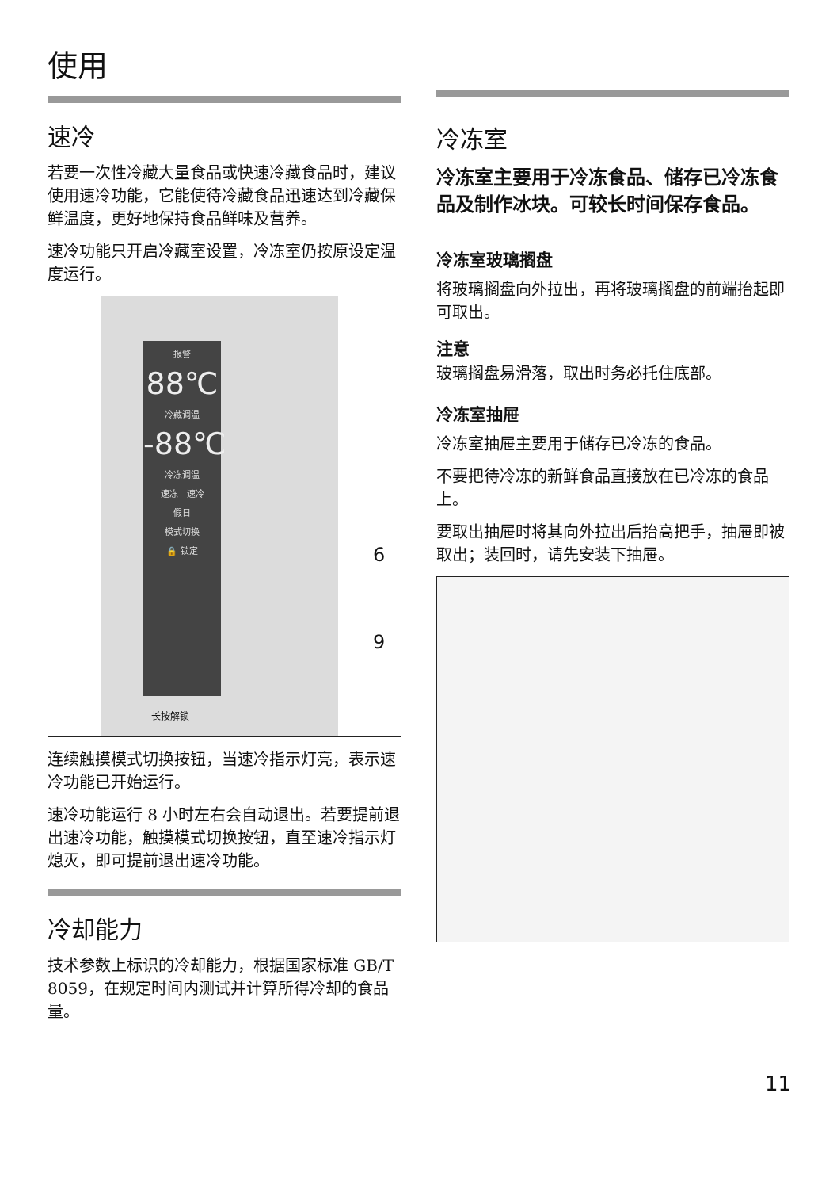使用
速冷
若要一次性冷藏大量食品或快速冷藏食品时，建议使用速冷功能，它能使待冷藏食品迅速达到冷藏保鲜温度，更好地保持食品鲜味及营养。
速冷功能只开启冷藏室设置，冷冻室仍按原设定温度运行。
报警
88℃
冷藏调温
-88℃
冷冻调温
速冻　速冷
假日
模式切换
🔒 锁定
长按解锁
6
9
连续触摸模式切换按钮，当速冷指示灯亮，表示速冷功能已开始运行。
速冷功能运行 8 小时左右会自动退出。若要提前退出速冷功能，触摸模式切换按钮，直至速冷指示灯熄灭，即可提前退出速冷功能。
冷却能力
技术参数上标识的冷却能力，根据国家标准 GB/T 8059，在规定时间内测试并计算所得冷却的食品量。
冷冻室
冷冻室主要用于冷冻食品、储存已冷冻食品及制作冰块。可较长时间保存食品。
冷冻室玻璃搁盘
将玻璃搁盘向外拉出，再将玻璃搁盘的前端抬起即可取出。
注意
玻璃搁盘易滑落，取出时务必托住底部。
冷冻室抽屉
冷冻室抽屉主要用于储存已冷冻的食品。
不要把待冷冻的新鲜食品直接放在已冷冻的食品上。
要取出抽屉时将其向外拉出后抬高把手，抽屉即被取出；装回时，请先安装下抽屉。
11